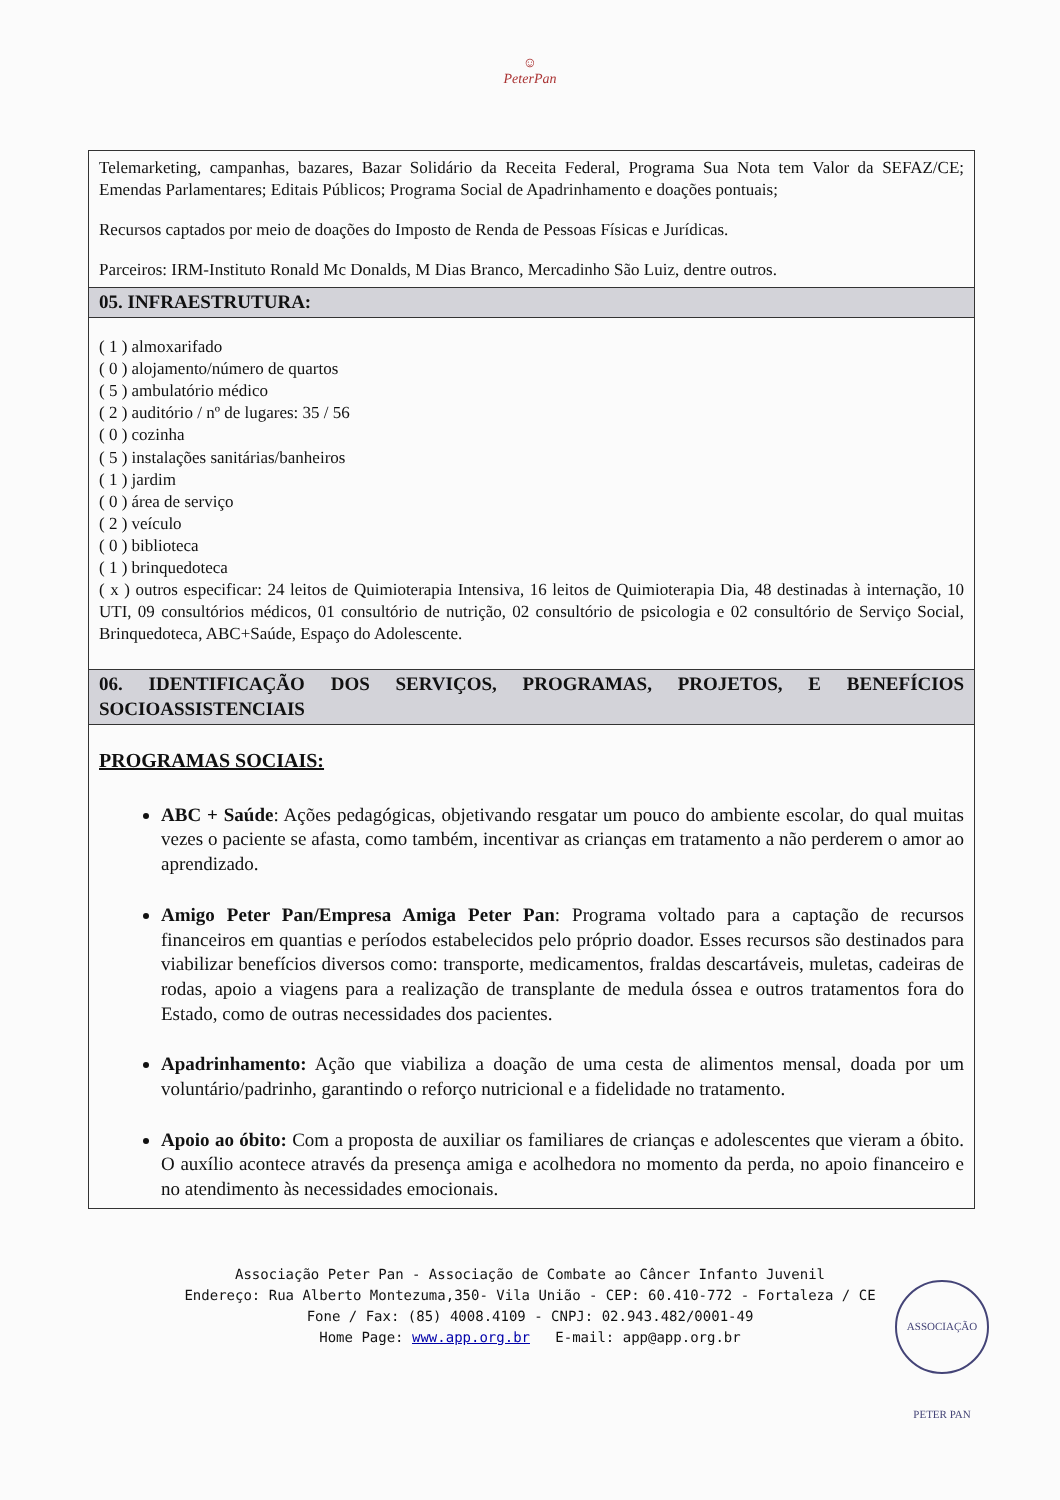☺
PeterPan
Telemarketing, campanhas, bazares, Bazar Solidário da Receita Federal, Programa Sua Nota tem Valor da SEFAZ/CE; Emendas Parlamentares; Editais Públicos; Programa Social de Apadrinhamento e doações pontuais;
Recursos captados por meio de doações do Imposto de Renda de Pessoas Físicas e Jurídicas.
Parceiros: IRM-Instituto Ronald Mc Donalds, M Dias Branco, Mercadinho São Luiz, dentre outros.
05. INFRAESTRUTURA:
( 1 ) almoxarifado
( 0 ) alojamento/número de quartos
( 5 ) ambulatório médico
( 2 ) auditório / nº de lugares: 35 / 56
( 0 ) cozinha
( 5 ) instalações sanitárias/banheiros
( 1 ) jardim
( 0 ) área de serviço
( 2 ) veículo
( 0 ) biblioteca
( 1 ) brinquedoteca
( x ) outros especificar: 24 leitos de Quimioterapia Intensiva, 16 leitos de Quimioterapia Dia, 48 destinadas à internação, 10 UTI, 09 consultórios médicos, 01 consultório de nutrição, 02 consultório de psicologia e 02 consultório de Serviço Social, Brinquedoteca, ABC+Saúde, Espaço do Adolescente.
06. IDENTIFICAÇÃO DOS SERVIÇOS, PROGRAMAS, PROJETOS, E BENEFÍCIOS SOCIOASSISTENCIAIS
PROGRAMAS SOCIAIS:
ABC + Saúde: Ações pedagógicas, objetivando resgatar um pouco do ambiente escolar, do qual muitas vezes o paciente se afasta, como também, incentivar as crianças em tratamento a não perderem o amor ao aprendizado.
Amigo Peter Pan/Empresa Amiga Peter Pan: Programa voltado para a captação de recursos financeiros em quantias e períodos estabelecidos pelo próprio doador. Esses recursos são destinados para viabilizar benefícios diversos como: transporte, medicamentos, fraldas descartáveis, muletas, cadeiras de rodas, apoio a viagens para a realização de transplante de medula óssea e outros tratamentos fora do Estado, como de outras necessidades dos pacientes.
Apadrinhamento: Ação que viabiliza a doação de uma cesta de alimentos mensal, doada por um voluntário/padrinho, garantindo o reforço nutricional e a fidelidade no tratamento.
Apoio ao óbito: Com a proposta de auxiliar os familiares de crianças e adolescentes que vieram a óbito. O auxílio acontece através da presença amiga e acolhedora no momento da perda, no apoio financeiro e no atendimento às necessidades emocionais.
Associação Peter Pan - Associação de Combate ao Câncer Infanto Juvenil
Endereço: Rua Alberto Montezuma,350- Vila União - CEP: 60.410-772 - Fortaleza / CE
Fone / Fax: (85) 4008.4109 - CNPJ: 02.943.482/0001-49
Home Page: www.app.org.br E-mail: app@app.org.br
ASSOCIAÇÃO PETER PAN